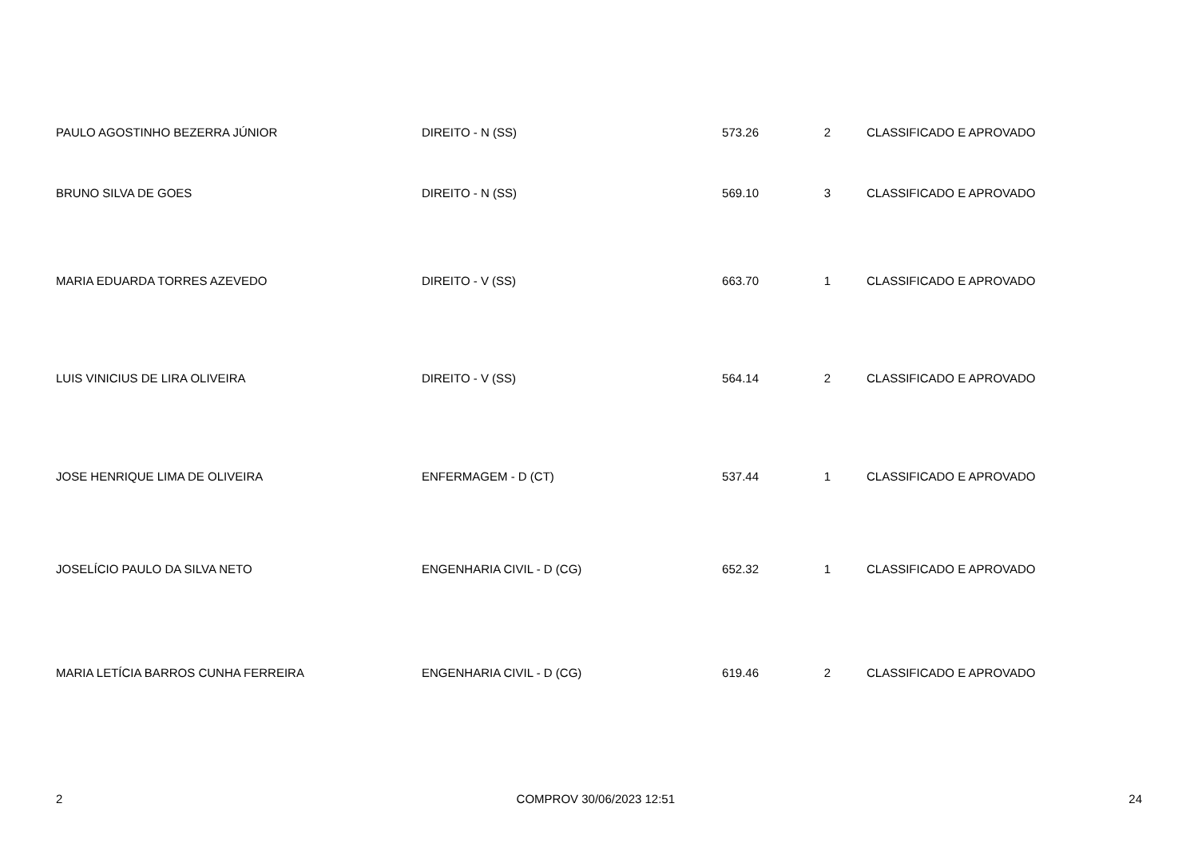| PAULO AGOSTINHO BEZERRA JÚNIOR | DIREITO - N (SS) | 573.26 | 2 | CLASSIFICADO E APROVADO |
| BRUNO SILVA DE GOES | DIREITO - N (SS) | 569.10 | 3 | CLASSIFICADO E APROVADO |
| MARIA EDUARDA TORRES AZEVEDO | DIREITO - V (SS) | 663.70 | 1 | CLASSIFICADO E APROVADO |
| LUIS VINICIUS DE LIRA OLIVEIRA | DIREITO - V (SS) | 564.14 | 2 | CLASSIFICADO E APROVADO |
| JOSE HENRIQUE LIMA DE OLIVEIRA | ENFERMAGEM - D (CT) | 537.44 | 1 | CLASSIFICADO E APROVADO |
| JOSELÍCIO PAULO DA SILVA NETO | ENGENHARIA CIVIL - D (CG) | 652.32 | 1 | CLASSIFICADO E APROVADO |
| MARIA LETÍCIA BARROS CUNHA FERREIRA | ENGENHARIA CIVIL - D (CG) | 619.46 | 2 | CLASSIFICADO E APROVADO |
2 COMPROV 30/06/2023 12:51 24